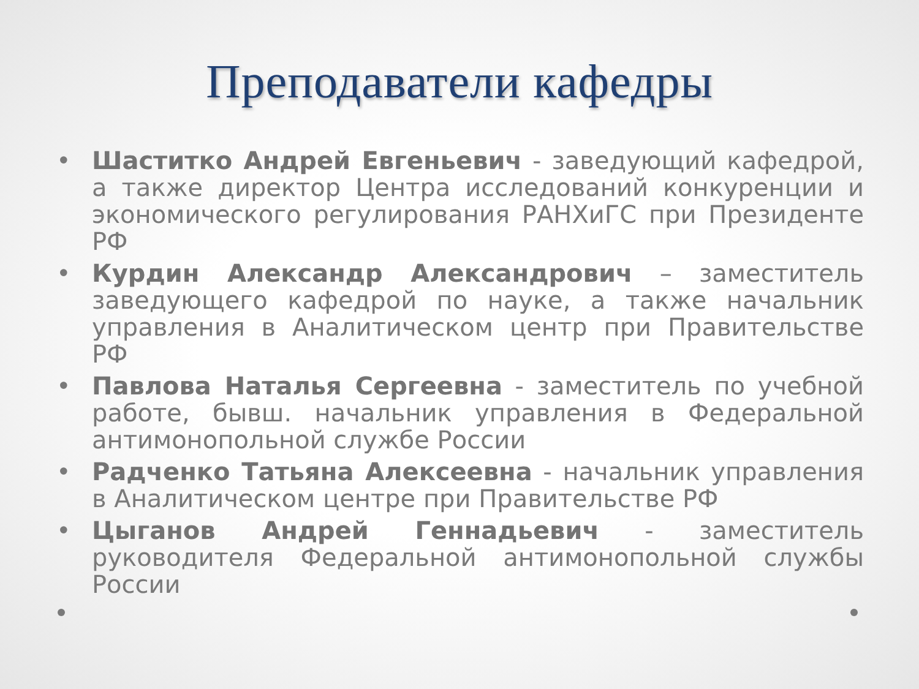Преподаватели кафедры
• Шаститко Андрей Евгеньевич - заведующий кафедрой, а также директор Центра исследований конкуренции и экономического регулирования РАНХиГС при Президенте РФ
• Курдин Александр Александрович – заместитель заведующего кафедрой по науке, а также начальник управления в Аналитическом центр при Правительстве РФ
• Павлова Наталья Сергеевна - заместитель по учебной работе, бывш. начальник управления в Федеральной антимонопольной службе России
• Радченко Татьяна Алексеевна - начальник управления в Аналитическом центре при Правительстве РФ
• Цыганов Андрей Геннадьевич - заместитель руководителя Федеральной антимонопольной службы России